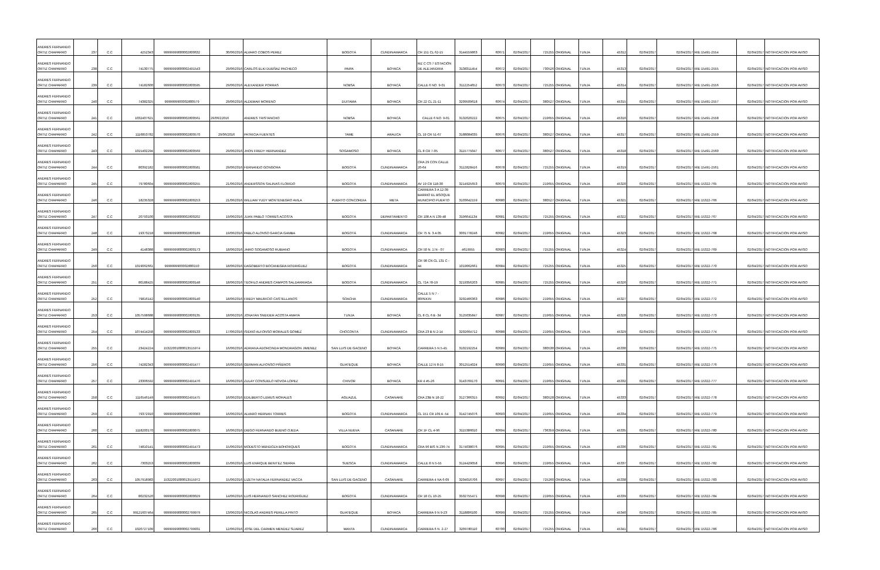| ANDRES FERNANDO ORTIZ CHAPARRO | 237 | C.C | 4252343 | 99999999000002800632 | 30/06/2016 | ALVARO COBOS PEREZ | BOGOTÁ | CUNDINAMARCA | CR 151 CL 62-15 | 3144559863 | 60671 | 02/04/2017 | 725255 | ORIGINAL | TUNJA | 45312 | 02/04/2017 | 02/04/2017 | RIE:15491-2554 | 02/04/2017 | NOTIFICACIÓN POR AVISO |
| ANDRES FERNANDO ORTIZ CHAPARRO | 238 | C.C | 74130775 | 99999999000002491543 | 29/06/2016 | CARLOS ELKI DUEÑAZ PACHECO | PAIPA | BOYACÁ | MZ C CS 7 ESTACIÓN DE ALEJANDRIA | 3138311454 | 60672 | 02/04/2017 | 730526 | ORIGINAL | TUNJA | 45313 | 02/04/2017 | 02/04/2017 | RIE:15491-2555 | 02/04/2017 | NOTIFICACIÓN POR AVISO |
| ANDRES FERNANDO ORTIZ CHAPARRO | 239 | C.C | 74182600 | 99999999000002800595 | 29/06/2016 | ALEXANDER PORRAS | NOBSA | BOYACÁ | CALLE 6 NO. 9-01 | 3112254652 | 60673 | 02/04/2017 | 725255 | ORIGINAL | TUNJA | 45314 | 02/04/2017 | 02/04/2017 | RIE:15491-2556 | 02/04/2017 | NOTIFICACIÓN POR AVISO |
| ANDRES FERNANDO ORTIZ CHAPARRO | 240 | C.C | 74382325 | 9999999900002800579 | 29/06/2016 | ALDEMAR MORENO | DUITAMA | BOYACÁ | CR 22 CL 21-11 | 3209509618 | 60674 | 02/04/2017 | 380527 | ORIGINAL | TUNJA | 45315 | 02/04/2017 | 02/04/2017 | RIE:15491-2557 | 02/04/2017 | NOTIFICACIÓN POR AVISO |
| ANDRES FERNANDO ORTIZ CHAPARRO | 241 | C.C | 1032407621 | 99999999000002800561 | 29/06/22016 | ANDRES TRISTANCHO | NOBSA | BOYACÁ | CALLE 6 NO. 9-01 | 3132020222 | 60675 | 02/04/2017 | 219655 | ORIGINAL | TUNJA | 45316 | 02/04/2017 | 02/04/2017 | RIE:15491-2558 | 02/04/2017 | NOTIFICACIÓN POR AVISO |
| ANDRES FERNANDO ORTIZ CHAPARRO | 242 | C.C | 1116853782 | 99999999000002800570 | 29/06/2016 | PATRICIA FUENTES | TAME | ARAUCA | CL 19 CR 51-67 | 3188084035 | 60676 | 02/04/2017 | 380527 | ORIGINAL | TUNJA | 45317 | 02/04/2017 | 02/04/2017 | RIE:15491-2559 | 02/04/2017 | NOTIFICACIÓN POR AVISO |
| ANDRES FERNANDO ORTIZ CHAPARRO | 243 | C.C | 1015402294 | 99999999000002800569 | 29/06/2016 | JHON FREDY HERNANDEZ | SOGAMOSO | BOYACÁ | CL 8 CR 7-05 | 3115775047 | 60677 | 02/04/2017 | 380527 | ORIGINAL | TUNJA | 45318 | 02/04/2017 | 02/04/2017 | RIE:15491-2560 | 02/04/2017 | NOTIFICACIÓN POR AVISO |
| ANDRES FERNANDO ORTIZ CHAPARRO | 244 | C.C | 80392182 | 99999999000002800581 | 29/06/2016 | FERNANDO GONGORA | BOGOTÁ | CUNDINAMARCA | CRA 29 CON CALLE 20-64 | 3112828416 | 60678 | 02/04/2017 | 725255 | ORIGINAL | TUNJA | 45319 | 02/04/2017 | 02/04/2017 | RIE:15491-2561 | 02/04/2017 | NOTIFICACIÓN POR AVISO |
| ANDRES FERNANDO ORTIZ CHAPARRO | 245 | C.C | 79780604 | 99999999000002800255 | 21/06/2016 | ANDERSSON SALINAS FLORIDO | BOGOTÁ | CUNDINAMARCA | AV 19 CR 118-30 | 3214925653 | 60679 | 02/04/2017 | 219655 | ORIGINAL | TUNJA | 45320 | 02/04/2017 | 02/04/2017 | RIE:15322-765 | 02/04/2017 | NOTIFICACIÓN POR AVISO |
| ANDRES FERNANDO ORTIZ CHAPARRO | 246 | C.C | 18235328 | 99999999000002800253 | 21/06/2016 | WILLIAM YUDY MONTENEGRO AVILA | PUERTO CONCORDIA | META | CARRERA 3 A 12-39 BARRIO EL BSOQUE MUNICIPIO PUERTO | 3103642159 | 60680 | 02/04/2017 | 380527 | ORIGINAL | TUNJA | 45321 | 02/04/2017 | 02/04/2017 | RIE:15322-766 | 02/04/2017 | NOTIFICACIÓN POR AVISO |
| ANDRES FERNANDO ORTIZ CHAPARRO | 247 | C.C | 20793100 | 99999999000002800202 | 19/06/2016 | JUAN PABLO TORRES ACOSTA | BOGOTÁ | DEPARTAMENTO | CR 108 A N 139-48 | 3196641134 | 60681 | 02/04/2017 | 725255 | ORIGINAL | TUNJA | 45322 | 02/04/2017 | 02/04/2017 | RIE:15322-767 | 02/04/2017 | NOTIFICACIÓN POR AVISO |
| ANDRES FERNANDO ORTIZ CHAPARRO | 248 | C.C | 19373218 | 99999999000002800189 | 19/06/2016 | PABLO ALONSO GARCIA GAMBA | BOGOTÁ | CUNDINAMARCA | CR 75 N. 3 A 05 | 3001778246 | 60682 | 02/04/2017 | 219655 | ORIGINAL | TUNJA | 45323 | 02/04/2017 | 02/04/2017 | RIE:15322-768 | 02/04/2017 | NOTIFICACIÓN POR AVISO |
| ANDRES FERNANDO ORTIZ CHAPARRO | 249 | C.C | 4148388 | 99999999000002800173 | 18/06/2016 | JAIRO SOGAMOSO RUBIANO | BOGOTÁ | CUNDINAMARCA | CR 50 N. 174 - 07 | 4619955 | 60683 | 02/04/2017 | 725255 | ORIGINAL | TUNJA | 45324 | 02/04/2017 | 02/04/2017 | RIE:15322-769 | 02/04/2017 | NOTIFICACIÓN POR AVISO |
| ANDRES FERNANDO ORTIZ CHAPARRO | 250 | C.C | 1019062661 | 9999999900002800150 | 18/06/2016 | DAGOBERTO BOCANEGRA RODRIGUEZ | BOGOTÁ | CUNDINAMARCA | CR 98 CN CL 131 C - 44 | 1019062661 | 60684 | 02/04/2017 | 725255 | ORIGINAL | TUNJA | 45325 | 02/04/2017 | 02/04/2017 | RIE:15322-770 | 02/04/2017 | NOTIFICACIÓN POR AVISO |
| ANDRES FERNANDO ORTIZ CHAPARRO | 251 | C.C | 80188425 | 99999999000002800148 | 18/06/2016 | TEOFILO ANDRES CAMPOS SALDARRIAGA | BOGOTÁ | CUNDINAMARCA | CL 72A 78-19 | 3219356203 | 60685 | 02/04/2017 | 725255 | ORIGINAL | TUNJA | 45326 | 02/04/2017 | 02/04/2017 | RIE:15322-771 | 02/04/2017 | NOTIFICACIÓN POR AVISO |
| ANDRES FERNANDO ORTIZ CHAPARRO | 252 | C.C | 79816142 | 99999999000002800140 | 18/06/2016 | FREDY MAURICIO CASTELLANOS | SOACHA | CUNDINAMARCA | CALLE 5 N 7 - 80PEKIN | 3202466363 | 60686 | 02/04/2017 | 219655 | ORIGINAL | TUNJA | 45327 | 02/04/2017 | 02/04/2017 | RIE:15322-772 | 02/04/2017 | NOTIFICACIÓN POR AVISO |
| ANDRES FERNANDO ORTIZ CHAPARRO | 253 | C.C | 1057598688 | 99999999000002800135 | 18/06/2016 | JONATAN SNEIDER ACOSTA AMAYA | TUNJA | BOYACÁ | CL 8 CL 6 B -34 | 3125035847 | 60687 | 02/04/2017 | 219655 | ORIGINAL | TUNJA | 45328 | 02/04/2017 | 02/04/2017 | RIE:15322-773 | 02/04/2017 | NOTIFICACIÓN POR AVISO |
| ANDRES FERNANDO ORTIZ CHAPARRO | 254 | C.C | 1074414258 | 99999999000002800133 | 17/06/2016 | ISIDRO ALFONSO MORALES GOMEZ | CHOCONTÁ | CUNDINAMARCA | CRA 23 B N 2-14 | 3202664712 | 60688 | 02/04/2017 | 219655 | ORIGINAL | TUNJA | 45329 | 02/04/2017 | 02/04/2017 | RIE:15322-774 | 02/04/2017 | NOTIFICACIÓN POR AVISO |
| ANDRES FERNANDO ORTIZ CHAPARRO | 255 | C.C | 23424224 | 15322001000013515974 | 16/06/2016 | ADRIANA ADORCINDA MONDRAGON JIMENEZ | SAN LUIS DE GACENO | BOYACÁ | CARRERA 5 N 5-45 | 3102192254 | 60689 | 02/04/2017 | 380530 | ORIGINAL | TUNJA | 45330 | 02/04/2017 | 02/04/2017 | RIE:15322-775 | 02/04/2017 | NOTIFICACIÓN POR AVISO |
| ANDRES FERNANDO ORTIZ CHAPARRO | 256 | C.C | 74282343 | 99999999000002491477 | 16/06/2016 | GERMAN ALFONSO PIÑEROS | GUATEQUE | BOYACÁ | CALLE 12 N 8-15 | 3012514024 | 60690 | 02/04/2017 | 219655 | ORIGINAL | TUNJA | 45331 | 02/04/2017 | 02/04/2017 | RIE:15322-776 | 02/04/2017 | NOTIFICACIÓN POR AVISO |
| ANDRES FERNANDO ORTIZ CHAPARRO | 257 | C.C | 23306592 | 99999999000002491476 | 16/06/2016 | ZULAY CONSUELO NOVOA LOPEZ | CHIVOR | BOYACÁ | KR 4 #5-26 | 3143769170 | 60691 | 02/04/2017 | 219655 | ORIGINAL | TUNJA | 45332 | 02/04/2017 | 02/04/2017 | RIE:15322-777 | 02/04/2017 | NOTIFICACIÓN POR AVISO |
| ANDRES FERNANDO ORTIZ CHAPARRO | 258 | C.C | 1116546149 | 99999999000002491475 | 16/06/2016 | EDILBERTO LEMUS MORALES | AGUAZUL | CASANARE | CRA 23B N 18-22 | 3127366315 | 60692 | 02/04/2017 | 380528 | ORIGINAL | TUNJA | 45333 | 02/04/2017 | 02/04/2017 | RIE:15322-778 | 02/04/2017 | NOTIFICACIÓN POR AVISO |
| ANDRES FERNANDO ORTIZ CHAPARRO | 259 | C.C | 79372910 | 99999999000002800083 | 16/06/2016 | ALVARO HERNAN TORRES | BOGOTÁ | CUNDINAMARCA | CL 151 CR 109 A -54 | 3142745076 | 60693 | 02/04/2017 | 219655 | ORIGINAL | TUNJA | 45334 | 02/04/2017 | 02/04/2017 | RIE:15322-779 | 02/04/2017 | NOTIFICACIÓN POR AVISO |
| ANDRES FERNANDO ORTIZ CHAPARRO | 260 | C.C | 1118200170 | 99999999000002800075 | 16/06/2016 | DIEGO FERNANDO BUENO OJEDA | VILLA NUEVA | CASANARE | CR 1F CL 4-96 | 3115386010 | 60694 | 02/04/2017 | 736359 | ORIGINAL | TUNJA | 45335 | 02/04/2017 | 02/04/2017 | RIE:15322-780 | 02/04/2017 | NOTIFICACIÓN POR AVISO |
| ANDRES FERNANDO ORTIZ CHAPARRO | 261 | C.C | 74810141 | 99999999000002491473 | 15/06/2016 | MODESTO MENDOZA BOHORQUES | BOGOTÁ | CUNDINAMARCA | CRA 96 BIS N 236-74 | 3174038076 | 60695 | 02/04/2017 | 219655 | ORIGINAL | TUNJA | 45336 | 02/04/2017 | 02/04/2017 | RIE:15322-781 | 02/04/2017 | NOTIFICACIÓN POR AVISO |
| ANDRES FERNANDO ORTIZ CHAPARRO | 262 | C.C | 7303253 | 99999999000002800039 | 15/06/2016 | LUIS ENRIQUE BENITEZ SIERRA | SUESCA | CUNDINAMARCA | CALLE 8 N 5-55 | 3124429058 | 60696 | 02/04/2017 | 219655 | ORIGINAL | TUNJA | 45337 | 02/04/2017 | 02/04/2017 | RIE:15322-782 | 02/04/2017 | NOTIFICACIÓN POR AVISO |
| ANDRES FERNANDO ORTIZ CHAPARRO | 263 | C.C | 1057918983 | 15322001000013515972 | 15/06/2016 | LIZETH NATALIA FERNANDEZ VACCA | SAN LUIS DE GACENO | CASANARE | CARRERA 4 NA 6-09 | 3204016706 | 60697 | 02/04/2017 | 725260 | ORIGINAL | TUNJA | 45338 | 02/04/2017 | 02/04/2017 | RIE:15322-783 | 02/04/2017 | NOTIFICACIÓN POR AVISO |
| ANDRES FERNANDO ORTIZ CHAPARRO | 264 | C.C | 80232520 | 99999999000002800029 | 14/06/2016 | LUIS HERNANDO SANCHEZ RODRIGUEZ | BOGOTÁ | CUNDINAMARCA | CR 18 CL 10-25 | 3502755471 | 60698 | 02/04/2017 | 219655 | ORIGINAL | TUNJA | 45339 | 02/04/2017 | 02/04/2017 | RIE:15322-784 | 02/04/2017 | NOTIFICACIÓN POR AVISO |
| ANDRES FERNANDO ORTIZ CHAPARRO | 265 | C.C | 99121607464 | 99999999000002799979 | 13/06/2016 | NICOLAS ANDRES PERILLA PINTO | GUATEQUE | BOYACÁ | CARRERA 9 N 9-23 | 3118806100 | 60699 | 02/04/2017 | 725255 | ORIGINAL | TUNJA | 45340 | 02/04/2017 | 02/04/2017 | RIE:15322-785 | 02/04/2017 | NOTIFICACIÓN POR AVISO |
| ANDRES FERNANDO ORTIZ CHAPARRO | 266 | C.C | 1020727109 | 99999999000002799931 | 12/06/2016 | JOSE DEL CARMEN MENDEZ SUAREZ | MANTA | CUNDINAMARCA | CARRERA 6 N. 2-27 | 3209780110 | 60700 | 02/04/2017 | 725255 | ORIGINAL | TUNJA | 45341 | 02/04/2017 | 02/04/2017 | RIE:15322-786 | 02/04/2017 | NOTIFICACIÓN POR AVISO |